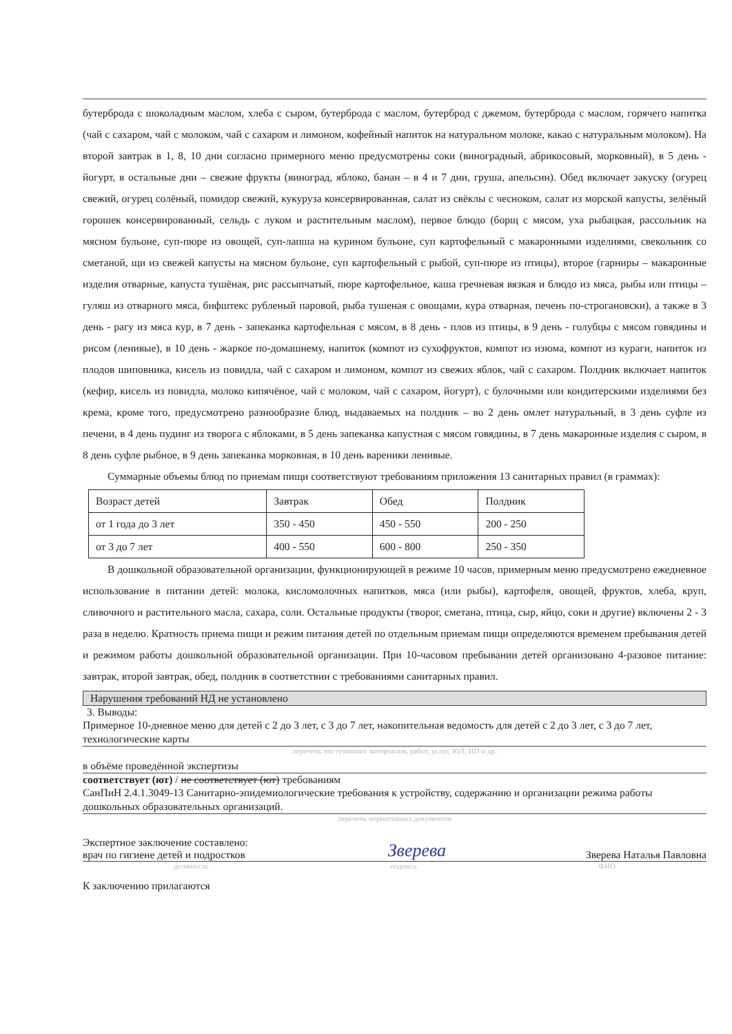бутерброда с шоколадным маслом, хлеба с сыром, бутерброда с маслом, бутерброд с джемом, бутерброда с маслом, горячего напитка (чай с сахаром, чай с молоком, чай с сахаром и лимоном, кофейный напиток на натуральном молоке, какао с натуральным молоком). На второй завтрак в 1, 8, 10 дни согласно примерного меню предусмотрены соки (виноградный, абрикосовый, морковный), в 5 день - йогурт, в остальные дни – свежие фрукты (виноград, яблоко, банан – в 4 и 7 дни, груша, апельсин). Обед включает закуску (огурец свежий, огурец солёный, помидор свежий, кукуруза консервированная, салат из свёклы с чесноком, салат из морской капусты, зелёный горошек консервированный, сельдь с луком и растительным маслом), первое блюдо (борщ с мясом, уха рыбацкая, рассольник на мясном бульоне, суп-пюре из овощей, суп-лапша на курином бульоне, суп картофельный с макаронными изделиями, свекольник со сметаной, щи из свежей капусты на мясном бульоне, суп картофельный с рыбой, суп-пюре из птицы), второе (гарниры – макаронные изделия отварные, капуста тушёная, рис рассыпчатый, пюре картофельное, каша гречневая вязкая и блюдо из мяса, рыбы или птицы – гуляш из отварного мяса, бифштекс рубленый паровой, рыба тушеная с овощами, кура отварная, печень по-строгановски), а также в 3 день - рагу из мяса кур, в 7 день - запеканка картофельная с мясом, в 8 день - плов из птицы, в 9 день - голубцы с мясом говядины и рисом (ленивые), в 10 день - жаркое по-домашнему, напиток (компот из сухофруктов, компот из изюма, компот из кураги, напиток из плодов шиповника, кисель из повидла, чай с сахаром и лимоном, компот из свежих яблок, чай с сахаром. Полдник включает напиток (кефир, кисель из повидла, молоко кипячёное, чай с молоком, чай с сахаром, йогурт), с булочными или кондитерскими изделиями без крема, кроме того, предусмотрено разнообразие блюд, выдаваемых на полдник – во 2 день омлет натуральный, в 3 день суфле из печени, в 4 день пудинг из творога с яблоками, в 5 день запеканка капустная с мясом говядины, в 7 день макаронные изделия с сыром, в 8 день суфле рыбное, в 9 день запеканка морковная, в 10 день вареники ленивые.
Суммарные объемы блюд по приемам пищи соответствуют требованиям приложения 13 санитарных правил (в граммах):
| Возраст детей | Завтрак | Обед | Полдник |
| от 1 года до 3 лет | 350 - 450 | 450 - 550 | 200 - 250 |
| от 3 до 7 лет | 400 - 550 | 600 - 800 | 250 - 350 |
В дошкольной образовательной организации, функционирующей в режиме 10 часов, примерным меню предусмотрено ежедневное использование в питании детей: молока, кисломолочных напитков, мяса (или рыбы), картофеля, овощей, фруктов, хлеба, круп, сливочного и растительного масла, сахара, соли. Остальные продукты (творог, сметана, птица, сыр, яйцо, соки и другие) включены 2 - 3 раза в неделю. Кратность приема пищи и режим питания детей по отдельным приемам пищи определяются временем пребывания детей и режимом работы дошкольной образовательной организации. При 10-часовом пребывании детей организовано 4-разовое питание: завтрак, второй завтрак, обед, полдник в соответствии с требованиями санитарных правил.
Нарушения требований НД не установлено
3. Выводы:
Примерное 10-дневное меню для детей с 2 до 3 лет, с 3 до 7 лет, накопительная ведомость для детей с 2 до 3 лет, с 3 до 7 лет, технологические карты
перечень поступивших материалов, работ, услуг, ЮЛ, ИП и др.
в объёме проведённой экспертизы
соответствует (ют) / не соответствует (ют) требованиям
СанПиН 2.4.1.3049-13 Санитарно-эпидемиологические требования к устройству, содержанию и организации режима работы дошкольных образовательных организаций.
перечень нормативных документов
Экспертное заключение составлено:
врач по гигиене детей и подростков Зверева Зверева Наталья Павловна
должность подпись ФИО
К заключению прилагаются